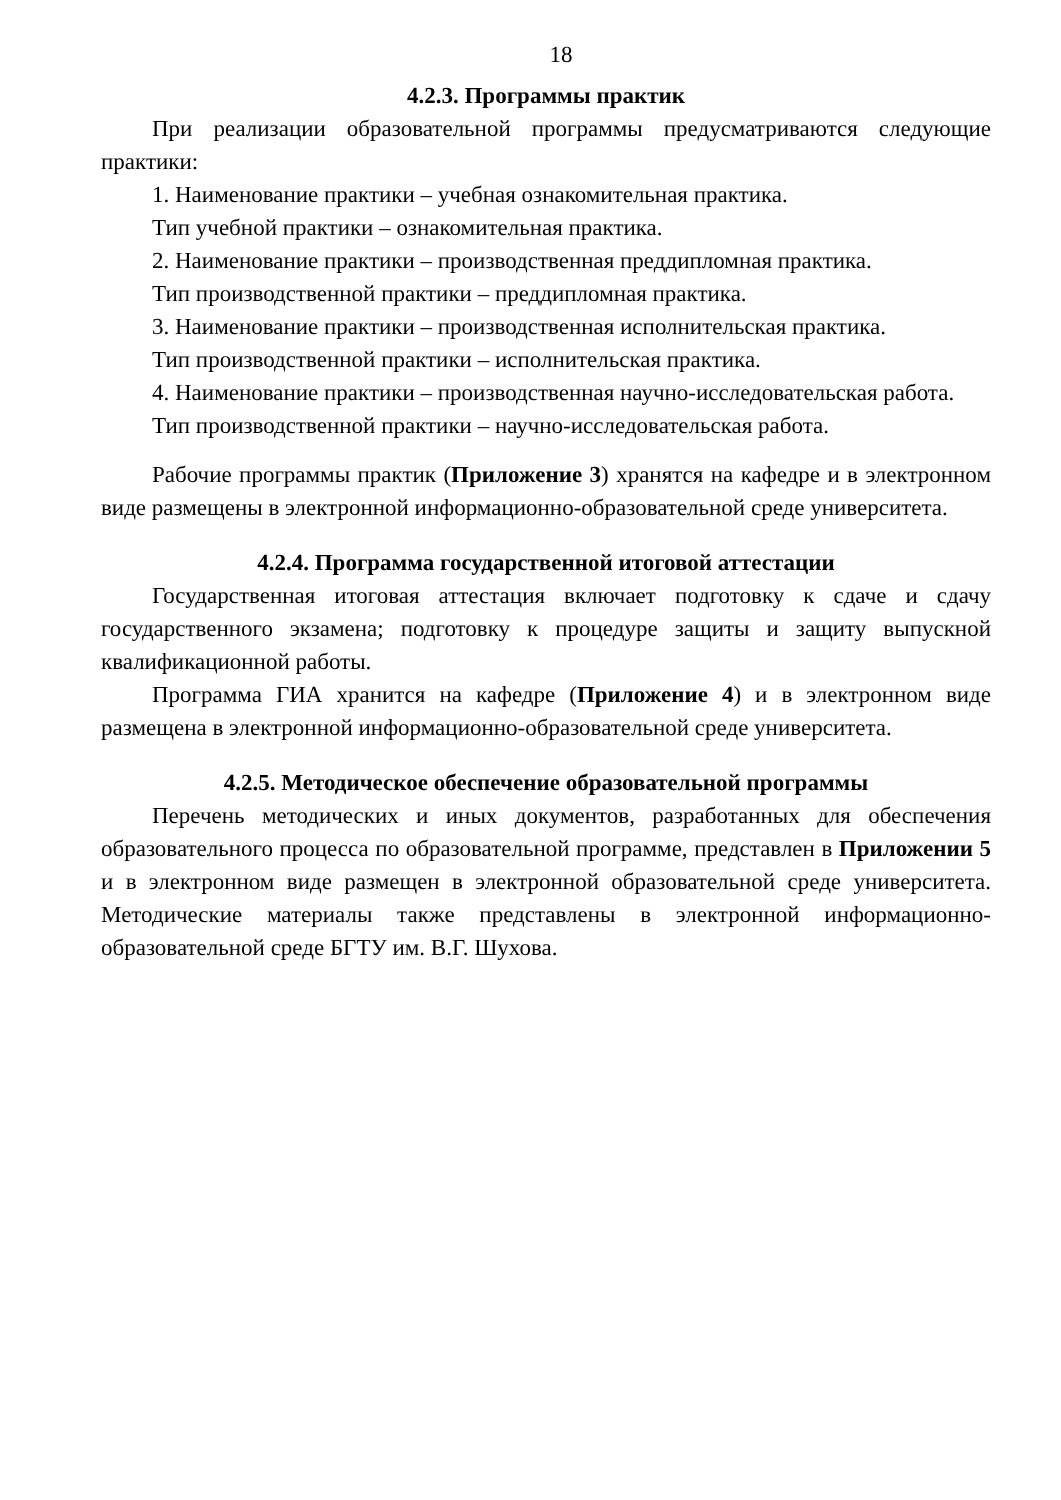18
4.2.3. Программы практик
При реализации образовательной программы предусматриваются следующие практики:
1. Наименование практики – учебная ознакомительная практика.
Тип учебной практики – ознакомительная практика.
2. Наименование практики – производственная преддипломная практика.
Тип производственной практики – преддипломная практика.
3. Наименование практики – производственная исполнительская практика.
Тип производственной практики – исполнительская практика.
4. Наименование практики – производственная научно-исследовательская работа.
Тип производственной практики – научно-исследовательская работа.
Рабочие программы практик (Приложение 3) хранятся на кафедре и в электронном виде размещены в электронной информационно-образовательной среде университета.
4.2.4. Программа государственной итоговой аттестации
Государственная итоговая аттестация включает подготовку к сдаче и сдачу государственного экзамена; подготовку к процедуре защиты и защиту выпускной квалификационной работы.
Программа ГИА хранится на кафедре (Приложение 4) и в электронном виде размещена в электронной информационно-образовательной среде университета.
4.2.5. Методическое обеспечение образовательной программы
Перечень методических и иных документов, разработанных для обеспечения образовательного процесса по образовательной программе, представлен в Приложении 5 и в электронном виде размещен в электронной образовательной среде университета. Методические материалы также представлены в электронной информационно-образовательной среде БГТУ им. В.Г. Шухова.